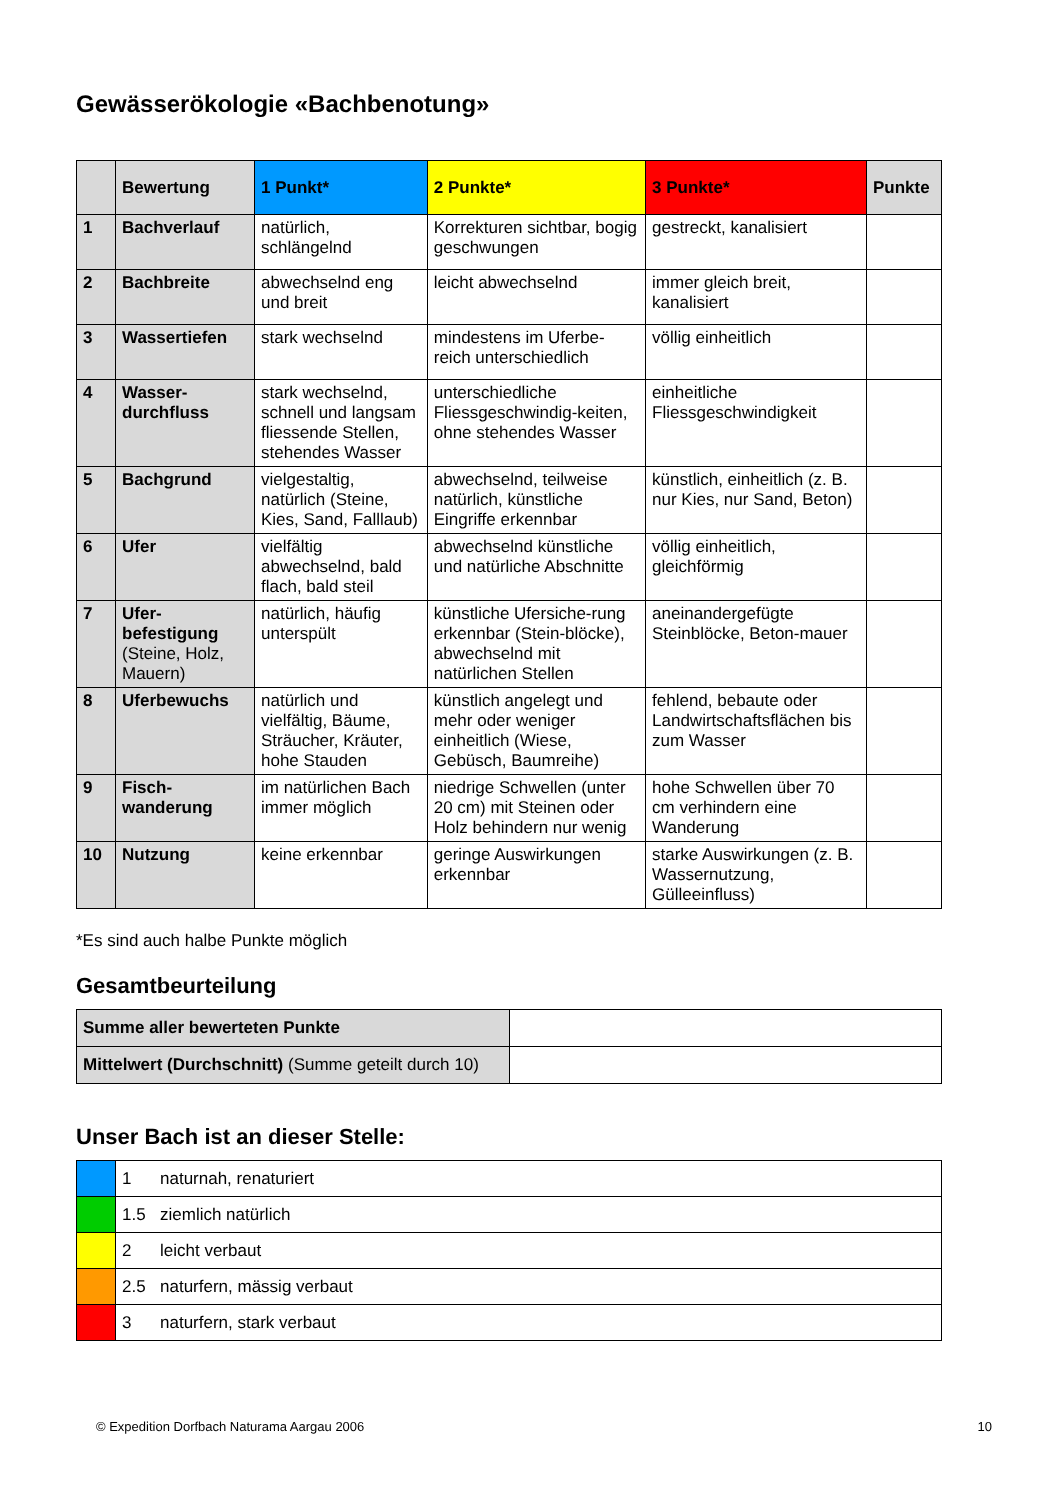Gewässerökologie «Bachbenotung»
| | Bewertung | 1 Punkt* | 2 Punkte* | 3 Punkte* | Punkte |
| --- | --- | --- | --- | --- | --- |
| 1 | Bachverlauf | natürlich, schlängelnd | Korrekturen sichtbar, bogig geschwungen | gestreckt, kanalisiert | |
| 2 | Bachbreite | abwechselnd eng und breit | leicht abwechselnd | immer gleich breit, kanalisiert | |
| 3 | Wassertiefen | stark wechselnd | mindestens im Uferbe-reich unterschiedlich | völlig einheitlich | |
| 4 | Wasser-durchfluss | stark wechselnd, schnell und langsam fliessende Stellen, stehendes Wasser | unterschiedliche Fliessgeschwindig-keiten, ohne stehendes Wasser | einheitliche Fliessgeschwindigkeit | |
| 5 | Bachgrund | vielgestaltig, natürlich (Steine, Kies, Sand, Falllaub) | abwechselnd, teilweise natürlich, künstliche Eingriffe erkennbar | künstlich, einheitlich (z. B. nur Kies, nur Sand, Beton) | |
| 6 | Ufer | vielfältig abwechselnd, bald flach, bald steil | abwechselnd künstliche und natürliche Abschnitte | völlig einheitlich, gleichförmig | |
| 7 | Ufer-befestigung (Steine, Holz, Mauern) | natürlich, häufig unterspült | künstliche Ufersiche-rung erkennbar (Stein-blöcke), abwechselnd mit natürlichen Stellen | aneinandergefügte Steinblöcke, Beton-mauer | |
| 8 | Uferbewuchs | natürlich und vielfältig, Bäume, Sträucher, Kräuter, hohe Stauden | künstlich angelegt und mehr oder weniger einheitlich (Wiese, Gebüsch, Baumreihe) | fehlend, bebaute oder Landwirtschaftsflächen bis zum Wasser | |
| 9 | Fisch-wanderung | im natürlichen Bach immer möglich | niedrige Schwellen (unter 20 cm) mit Steinen oder Holz behindern nur wenig | hohe Schwellen über 70 cm verhindern eine Wanderung | |
| 10 | Nutzung | keine erkennbar | geringe Auswirkungen erkennbar | starke Auswirkungen (z. B. Wassernutzung, Gülleeinfluss) | |
*Es sind auch halbe Punkte möglich
Gesamtbeurteilung
| Summe aller bewerteten Punkte | |
| Mittelwert (Durchschnitt) (Summe geteilt durch 10) | |
Unser Bach ist an dieser Stelle:
| | 1 | naturnah, renaturiert |
| | 1.5 | ziemlich natürlich |
| | 2 | leicht verbaut |
| | 2.5 | naturfern, mässig verbaut |
| | 3 | naturfern, stark verbaut |
© Expedition Dorfbach Naturama Aargau 2006 10